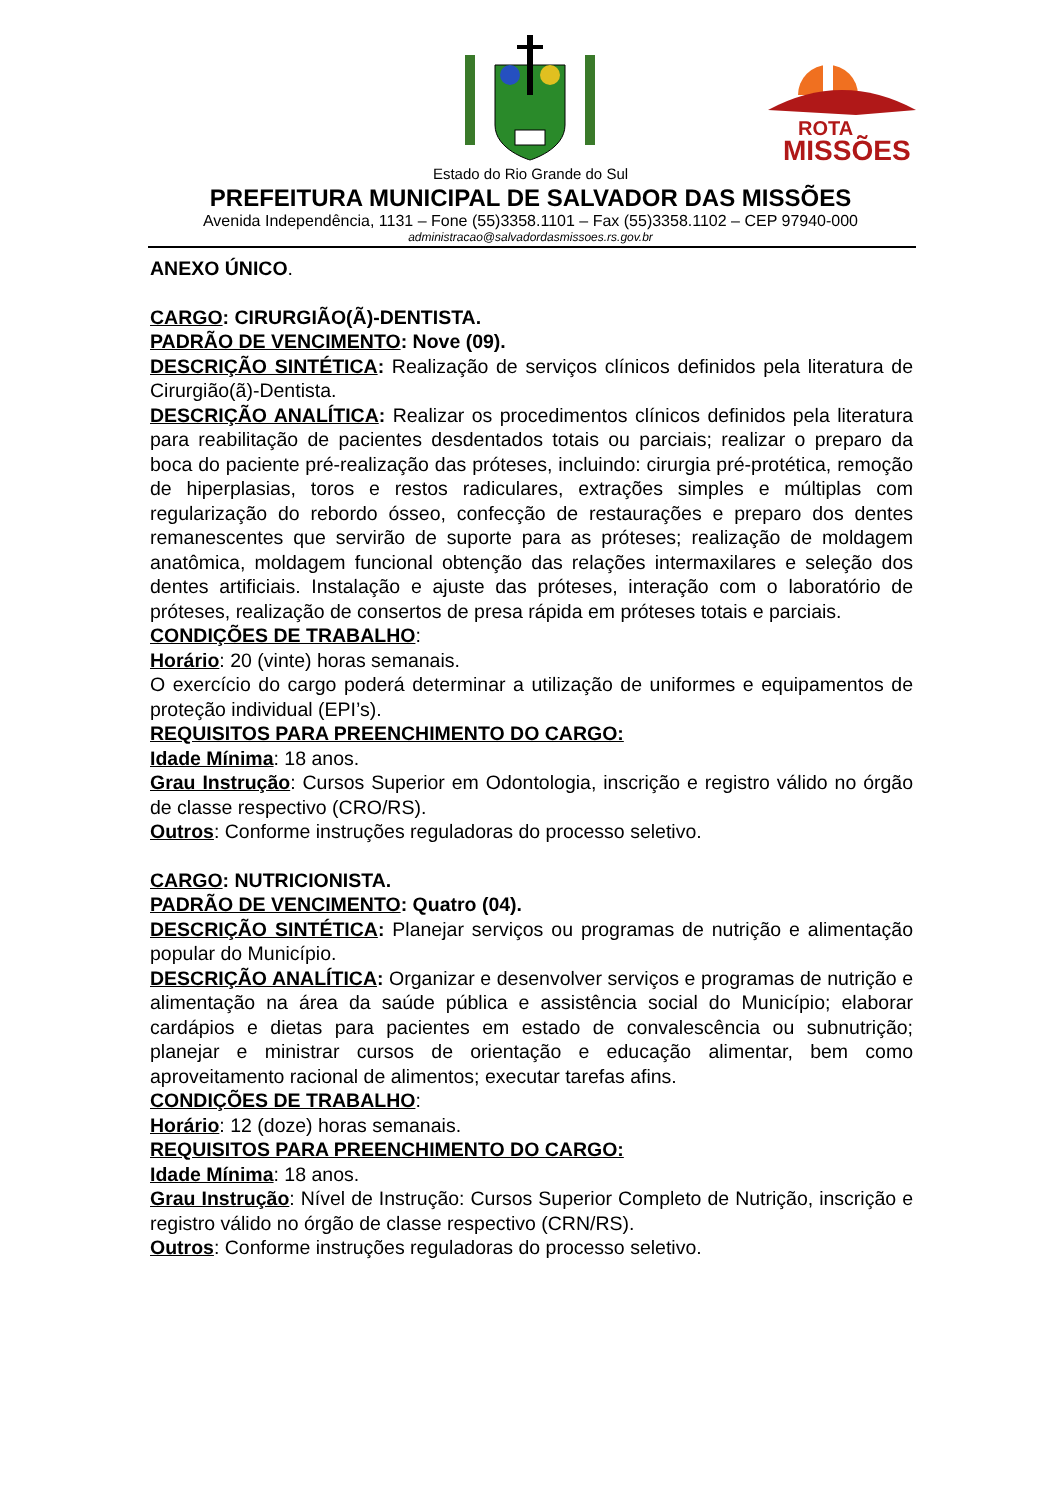ROTA
MISSÕES
Estado do Rio Grande do Sul
PREFEITURA MUNICIPAL DE SALVADOR DAS MISSÕES
Avenida Independência, 1131 – Fone (55)3358.1101 – Fax (55)3358.1102 – CEP 97940-000
administracao@salvadordasmissoes.rs.gov.br
ANEXO ÚNICO.
CARGO: CIRURGIÃO(Ã)-DENTISTA.
PADRÃO DE VENCIMENTO: Nove (09).
DESCRIÇÃO SINTÉTICA: Realização de serviços clínicos definidos pela literatura de Cirurgião(ã)-Dentista.
DESCRIÇÃO ANALÍTICA: Realizar os procedimentos clínicos definidos pela literatura para reabilitação de pacientes desdentados totais ou parciais; realizar o preparo da boca do paciente pré-realização das próteses, incluindo: cirurgia pré-protética, remoção de hiperplasias, toros e restos radiculares, extrações simples e múltiplas com regularização do rebordo ósseo, confecção de restaurações e preparo dos dentes remanescentes que servirão de suporte para as próteses; realização de moldagem anatômica, moldagem funcional obtenção das relações intermaxilares e seleção dos dentes artificiais. Instalação e ajuste das próteses, interação com o laboratório de próteses, realização de consertos de presa rápida em próteses totais e parciais.
CONDIÇÕES DE TRABALHO:
Horário: 20 (vinte) horas semanais.
O exercício do cargo poderá determinar a utilização de uniformes e equipamentos de proteção individual (EPI’s).
REQUISITOS PARA PREENCHIMENTO DO CARGO:
Idade Mínima: 18 anos.
Grau Instrução: Cursos Superior em Odontologia, inscrição e registro válido no órgão de classe respectivo (CRO/RS).
Outros: Conforme instruções reguladoras do processo seletivo.
CARGO: NUTRICIONISTA.
PADRÃO DE VENCIMENTO: Quatro (04).
DESCRIÇÃO SINTÉTICA: Planejar serviços ou programas de nutrição e alimentação popular do Município.
DESCRIÇÃO ANALÍTICA: Organizar e desenvolver serviços e programas de nutrição e alimentação na área da saúde pública e assistência social do Município; elaborar cardápios e dietas para pacientes em estado de convalescência ou subnutrição; planejar e ministrar cursos de orientação e educação alimentar, bem como aproveitamento racional de alimentos; executar tarefas afins.
CONDIÇÕES DE TRABALHO:
Horário: 12 (doze) horas semanais.
REQUISITOS PARA PREENCHIMENTO DO CARGO:
Idade Mínima: 18 anos.
Grau Instrução: Nível de Instrução: Cursos Superior Completo de Nutrição, inscrição e registro válido no órgão de classe respectivo (CRN/RS).
Outros: Conforme instruções reguladoras do processo seletivo.